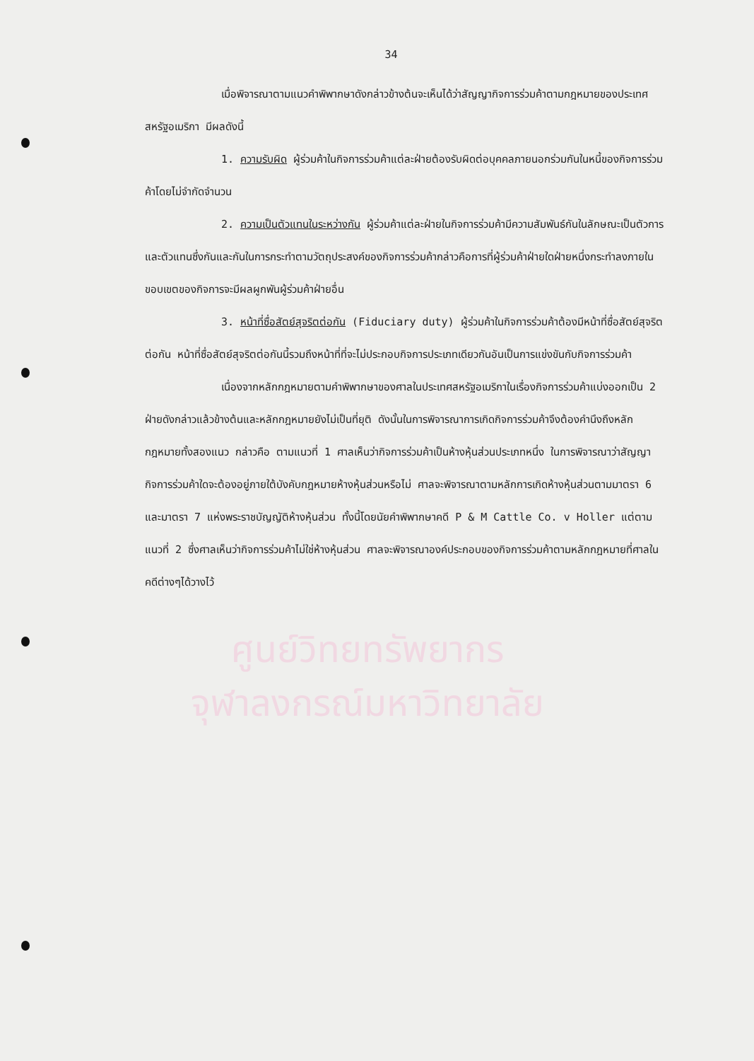34
ศูนย์วิทยทรัพยากร
จุฬาลงกรณ์มหาวิทยาลัย
เมื่อพิจารณาตามแนวคำพิพากษาดังกล่าวข้างต้นจะเห็นได้ว่าสัญญากิจการร่วมค้าตามกฎหมายของประเทศสหรัฐอเมริกา มีผลดังนี้
1. ความรับผิด ผู้ร่วมค้าในกิจการร่วมค้าแต่ละฝ่ายต้องรับผิดต่อบุคคลภายนอกร่วมกันในหนี้ของกิจการร่วมค้าโดยไม่จำกัดจำนวน
2. ความเป็นตัวแทนในระหว่างกัน ผู้ร่วมค้าแต่ละฝ่ายในกิจการร่วมค้ามีความสัมพันธ์กันในลักษณะเป็นตัวการและตัวแทนซึ่งกันและกันในการกระทำตามวัตถุประสงค์ของกิจการร่วมค้ากล่าวคือการที่ผู้ร่วมค้าฝ่ายใดฝ่ายหนึ่งกระทำลงภายในขอบเขตของกิจการจะมีผลผูกพันผู้ร่วมค้าฝ่ายอื่น
3. หน้าที่ซื่อสัตย์สุจริตต่อกัน (Fiduciary duty) ผู้ร่วมค้าในกิจการร่วมค้าต้องมีหน้าที่ซื่อสัตย์สุจริตต่อกัน หน้าที่ซื่อสัตย์สุจริตต่อกันนี้รวมถึงหน้าที่ที่จะไม่ประกอบกิจการประเภทเดียวกันอันเป็นการแข่งขันกับกิจการร่วมค้า
เนื่องจากหลักกฎหมายตามคำพิพากษาของศาลในประเทศสหรัฐอเมริกาในเรื่องกิจการร่วมค้าแบ่งออกเป็น 2 ฝ่ายดังกล่าวแล้วข้างต้นและหลักกฎหมายยังไม่เป็นที่ยุติ ดังนั้นในการพิจารณาการเกิดกิจการร่วมค้าจึงต้องคำนึงถึงหลักกฎหมายทั้งสองแนว กล่าวคือ ตามแนวที่ 1 ศาลเห็นว่ากิจการร่วมค้าเป็นห้างหุ้นส่วนประเภทหนึ่ง ในการพิจารณาว่าสัญญากิจการร่วมค้าใดจะต้องอยู่ภายใต้บังคับกฎหมายห้างหุ้นส่วนหรือไม่ ศาลจะพิจารณาตามหลักการเกิดห้างหุ้นส่วนตามมาตรา 6 และมาตรา 7 แห่งพระราชบัญญัติห้างหุ้นส่วน ทั้งนี้โดยนัยคำพิพากษาคดี P & M Cattle Co. v Holler แต่ตามแนวที่ 2 ซึ่งศาลเห็นว่ากิจการร่วมค้าไม่ใช่ห้างหุ้นส่วน ศาลจะพิจารณาองค์ประกอบของกิจการร่วมค้าตามหลักกฎหมายที่ศาลในคดีต่างๆได้วางไว้